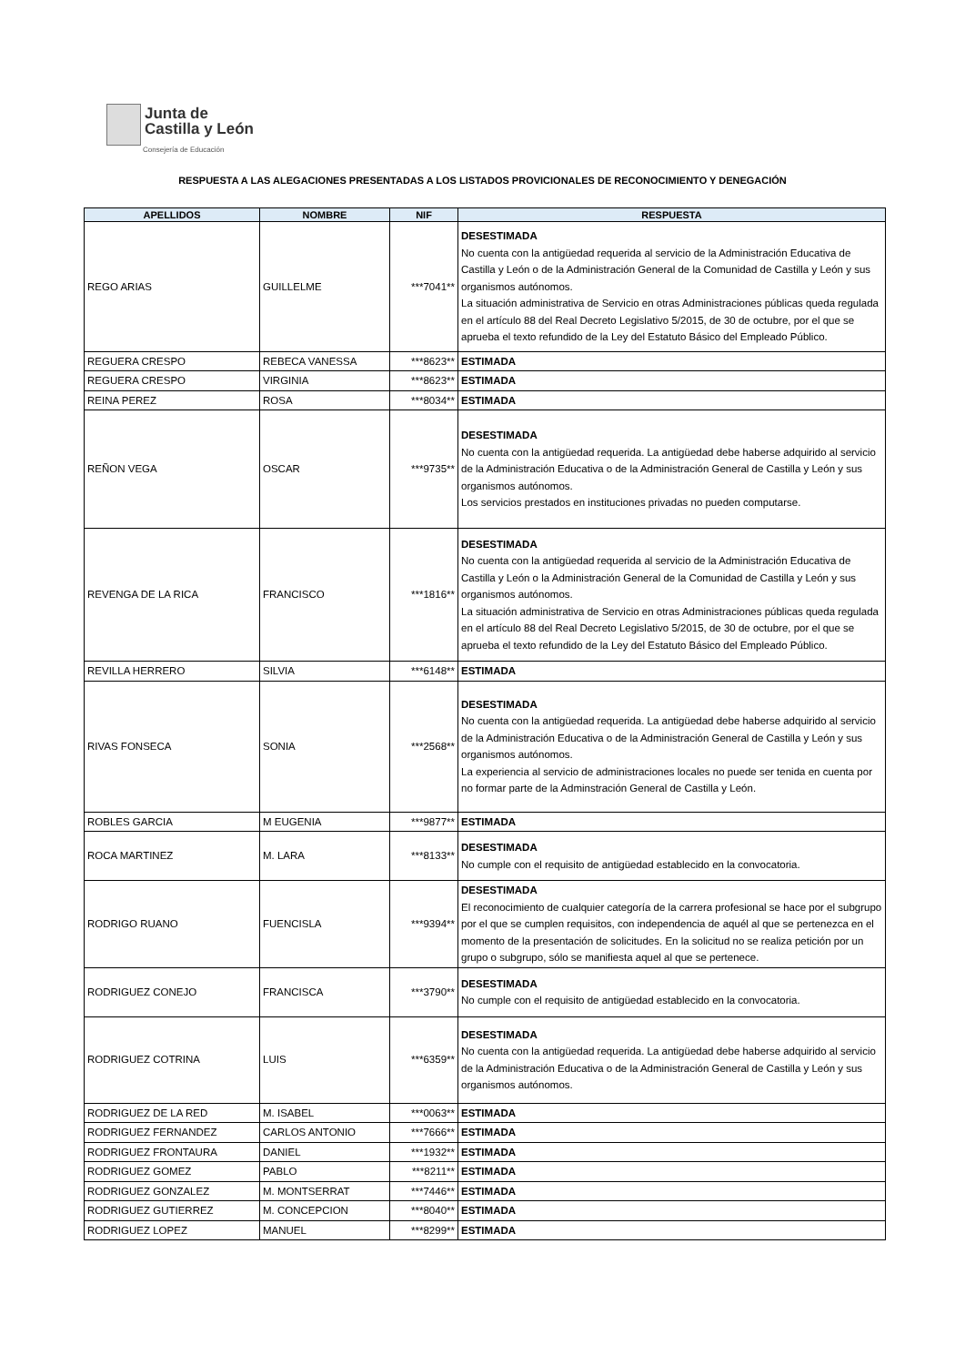Junta de
Castilla y León
Consejería de Educación
RESPUESTA A LAS ALEGACIONES PRESENTADAS A LOS LISTADOS PROVICIONALES DE RECONOCIMIENTO Y DENEGACIÓN
| APELLIDOS | NOMBRE | NIF | RESPUESTA |
| --- | --- | --- | --- |
| REGO ARIAS | GUILLELME | ***7041** | DESESTIMADA No cuenta con la antigüedad requerida al servicio de la Administración Educativa de Castilla y León o de la Administración General de la Comunidad de Castilla y León y sus organismos autónomos. La situación administrativa de Servicio en otras Administraciones públicas queda regulada en el artículo 88 del Real Decreto Legislativo 5/2015, de 30 de octubre, por el que se aprueba el texto refundido de la Ley del Estatuto Básico del Empleado Público. |
| REGUERA CRESPO | REBECA VANESSA | ***8623** | ESTIMADA |
| REGUERA CRESPO | VIRGINIA | ***8623** | ESTIMADA |
| REINA PEREZ | ROSA | ***8034** | ESTIMADA |
| REÑON VEGA | OSCAR | ***9735** | DESESTIMADA No cuenta con la antigüedad requerida. La antigüedad debe haberse adquirido al servicio de la Administración Educativa o de la Administración General de Castilla y León y sus organismos autónomos. Los servicios prestados en instituciones privadas no pueden computarse. |
| REVENGA DE LA RICA | FRANCISCO | ***1816** | DESESTIMADA No cuenta con la antigüedad requerida al servicio de la Administración Educativa de Castilla y León o la Administración General de la Comunidad de Castilla y León y sus organismos autónomos. La situación administrativa de Servicio en otras Administraciones públicas queda regulada en el artículo 88 del Real Decreto Legislativo 5/2015, de 30 de octubre, por el que se aprueba el texto refundido de la Ley del Estatuto Básico del Empleado Público. |
| REVILLA HERRERO | SILVIA | ***6148** | ESTIMADA |
| RIVAS FONSECA | SONIA | ***2568** | DESESTIMADA No cuenta con la antigüedad requerida. La antigüedad debe haberse adquirido al servicio de la Administración Educativa o de la Administración General de Castilla y León y sus organismos autónomos. La experiencia al servicio de administraciones locales no puede ser tenida en cuenta por no formar parte de la Adminstración General de Castilla y León. |
| ROBLES GARCIA | M EUGENIA | ***9877** | ESTIMADA |
| ROCA MARTINEZ | M. LARA | ***8133** | DESESTIMADA No cumple con el requisito de antigüedad establecido en la convocatoria. |
| RODRIGO RUANO | FUENCISLA | ***9394** | DESESTIMADA El reconocimiento de cualquier categoría de la carrera profesional se hace por el subgrupo por el que se cumplen requisitos, con independencia de aquél al que se pertenezca en el momento de la presentación de solicitudes. En la solicitud no se realiza petición por un grupo o subgrupo, sólo se manifiesta aquel al que se pertenece. |
| RODRIGUEZ CONEJO | FRANCISCA | ***3790** | DESESTIMADA No cumple con el requisito de antigüedad establecido en la convocatoria. |
| RODRIGUEZ COTRINA | LUIS | ***6359** | DESESTIMADA No cuenta con la antigüedad requerida. La antigüedad debe haberse adquirido al servicio de la Administración Educativa o de la Administración General de Castilla y León y sus organismos autónomos. |
| RODRIGUEZ DE LA RED | M. ISABEL | ***0063** | ESTIMADA |
| RODRIGUEZ FERNANDEZ | CARLOS ANTONIO | ***7666** | ESTIMADA |
| RODRIGUEZ FRONTAURA | DANIEL | ***1932** | ESTIMADA |
| RODRIGUEZ GOMEZ | PABLO | ***8211** | ESTIMADA |
| RODRIGUEZ GONZALEZ | M. MONTSERRAT | ***7446** | ESTIMADA |
| RODRIGUEZ GUTIERREZ | M. CONCEPCION | ***8040** | ESTIMADA |
| RODRIGUEZ LOPEZ | MANUEL | ***8299** | ESTIMADA |